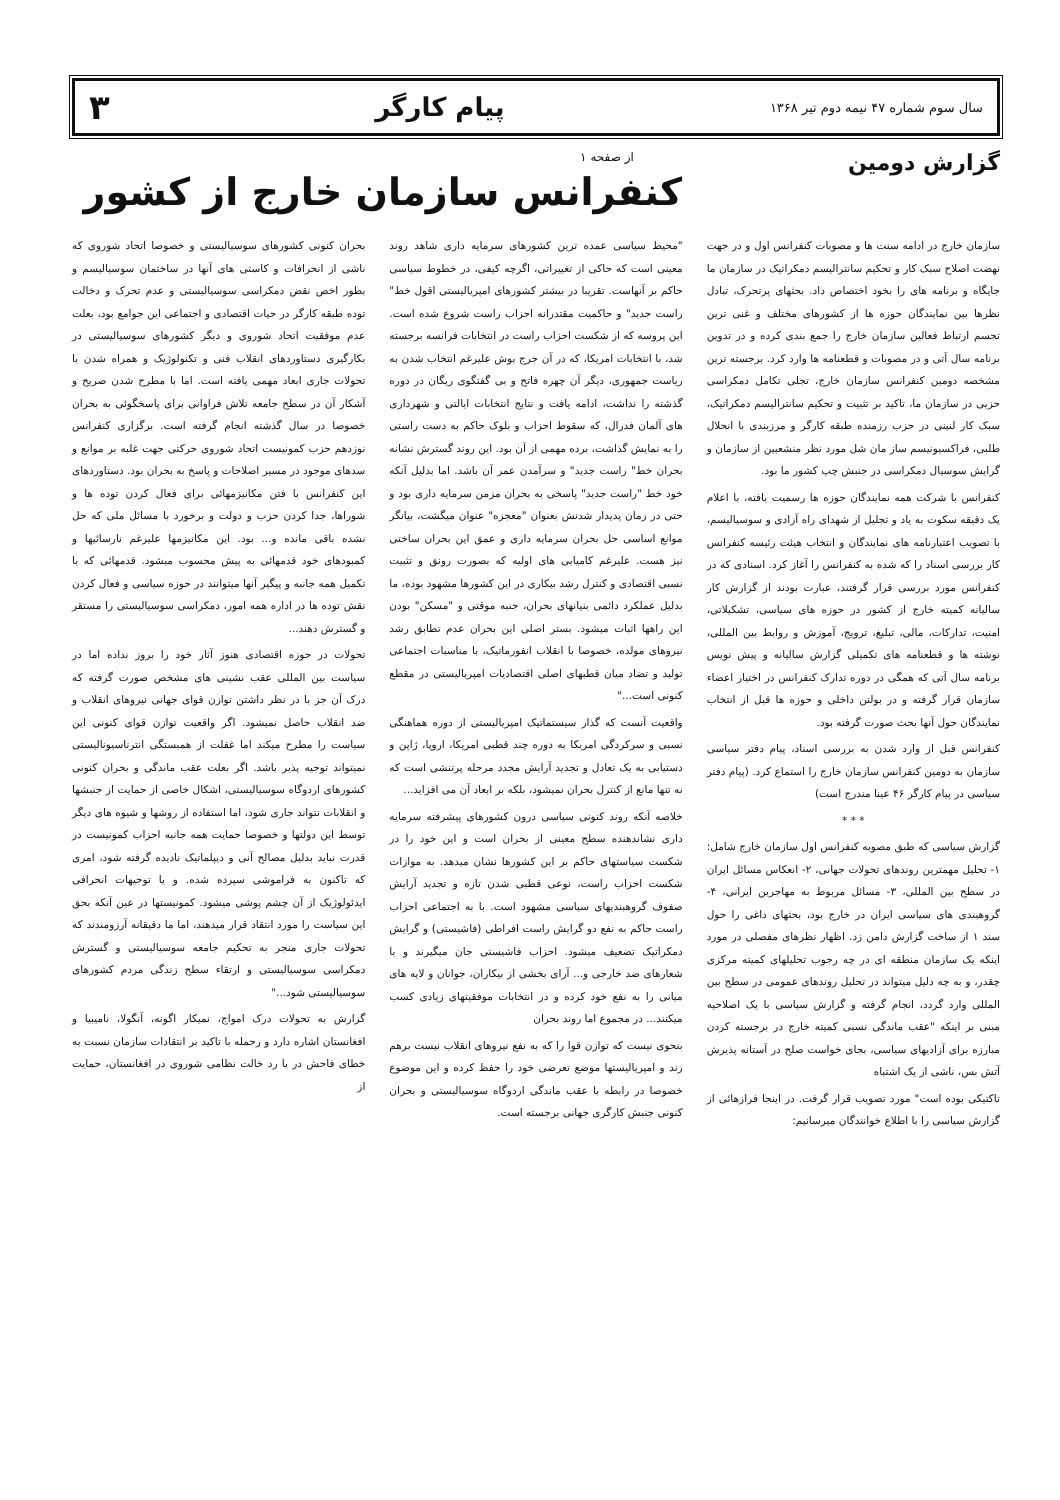سال سوم شماره ۴۷ نیمه دوم تیر ۱۳۶۸ پیام کارگر ۳
گزارش دومین
از صفحه ۱
کنفرانس سازمان خارج از کشور
سازمان خارج در ادامه سنت ها و مصوبات کنفرانس اول و در جهت نهضت اصلاح سبک کار و تحکیم سانترالیسم دمکراتیک در سازمان ما جایگاه و برنامه های را بخود اختصاص داد. بحثهای پرتحرک، تبادل نظرها بین نمایندگان حوزه ها از کشورهای مختلف و غنی ترین تجسم ارتباط فعالین سازمان خارج را جمع بندی کرده و در تدوین برنامه سال آتی و در مصوبات و قطعنامه ها وارد کرد. برجسته ترین مشخصه دومین کنفرانس سازمان خارج، تجلی تکامل دمکراسی حزبی در سازمان ما، تاکید بر تثبیت و تحکیم سانترالیسم دمکراتیک، سبک کار لنینی در حزب رزمنده طبقه کارگر و مرزبندی با انحلال طلبی، فراکسیونیسم ساز مان شل مورد نظر منشعبین از سازمان و گرایش سوسیال دمکراسی در جنبش چپ کشور ما بود.
کنفرانس با شرکت همه نمایندگان حوزه ها رسمیت یافته، با اعلام یک دقیقه سکوت به یاد و تجلیل از شهدای راه آزادی و سوسیالیسم، با تصویب اعتبارنامه های نمایندگان و انتخاب هیئت رئیسه کنفرانس کار بررسی اسناد را که شده به کنفرانس را آغاز کرد. اسنادی که در کنفرانس مورد بررسی قرار گرفتند، عبارت بودند از گزارش کار سالیانه کمیته خارج از کشور در حوزه های سیاسی، تشکیلاتی، امنیت، تدارکات، مالی، تبلیغ، ترویج، آموزش و روابط بین المللی، نوشته ها و قطعنامه های تکمیلی گزارش سالیانه و پیش نویس برنامه سال آتی که همگی در دوره تدارک کنفرانس در اختیار اعضاء سازمان قرار گرفته و در بولتن داخلی و حوزه ها قبل از انتخاب نمایندگان حول آنها بحث صورت گرفته بود.
کنفرانس قبل از وارد شدن به بررسی اسناد، پیام دفتر سیاسی سازمان به دومین کنفرانس سازمان خارج را استماع کرد. (پیام دفتر سیاسی در پیام کارگر ۴۶ عینا مندرج است)
* * *
گزارش سیاسی که طبق مصوبه کنفرانس اول سازمان خارج شامل: ۱- تحلیل مهمترین روندهای تحولات جهانی، ۲- انعکاس مسائل ایران در سطح بین المللی، ۳- مسائل مربوط به مهاجرین ایرانی، ۴- گروهبندی های سیاسی ایران در خارج بود، بحثهای داغی را حول سند ۱ از ساخت گزارش دامن زد. اظهار نظرهای مفصلی در مورد اینکه یک سازمان منطقه ای در چه رجوب تحلیلهای کمیته مرکزی چقدر، و به چه دلیل میتواند در تحلیل روندهای عمومی در سطح بین المللی وارد گردد، انجام گرفته و گزارش سیاسی با یک اصلاحیه مبنی بر اینکه "عقب ماندگی نسبی کمیته خارج در برجسته کردن مبارزه برای آزادیهای سیاسی، بجای خواست صلح در آستانه پذیرش آتش بس، ناشی از یک اشتباه
تاکتیکی بوده است" مورد تصویب قرار گرفت. در اینجا فرازهائی از گزارش سیاسی را با اطلاع خوانندگان میرسانیم:
"محیط سیاسی عمده ترین کشورهای سرمایه داری شاهد روند معینی است که حاکی از تغییراتی، اگرچه کیفی، در خطوط سیاسی حاکم بر آنهاست. تقریبا در بیشتر کشورهای امپریالیستی اقول خط" راست جدید" و حاکمیت مقتدرانه احزاب راست شروع شده است. این پروسه که از شکست احزاب راست در انتخابات فرانسه برجسته شد، با انتخابات امریکا، که در آن جرج بوش علیرغم انتخاب شدن به ریاست جمهوری، دیگر آن چهره فاتح و بی گفتگوی ریگان در دوره گذشته را نداشت، ادامه یافت و نتایج انتخابات ایالتی و شهرداری های آلمان فدرال، که سقوط احزاب و بلوک حاکم به دست راستی را به نمایش گذاشت، برده مهمی از آن بود. این روند گسترش نشانه بحران خط" راست جدید" و سرآمدن عمر آن باشد. اما بدلیل آنکه خود خط "راست جدید" پاسخی به بحران مزمن سرمایه داری بود و حتی در زمان پدیدار شدنش بعنوان "معجزه" عنوان میگشت، بیانگر موانع اساسی حل بحران سرمایه داری و عمق این بحران ساختی نیز هست. علیرغم کامیابی های اولیه که بصورت رونق و تثبیت نسبی اقتصادی و کنترل رشد بیکاری در این کشورها مشهود بوده، ما بدلیل عملکرد دائمی بنیانهای بحران، جنبه موقتی و "مسکن" بودن این راهها اثبات میشود. بستر اصلی این بحران عدم تطابق رشد نیروهای مولده، خصوصا با انقلاب انفورماتیک، با مناسبات اجتماعی تولید و تضاد میان قطبهای اصلی اقتصادیات امپریالیستی در مقطع کنونی است..."
واقعیت آنست که گذار سیستماتیک امپریالیستی از دوره هماهنگی نسبی و سرکردگی امریکا به دوره چند قطبی امریکا، اروپا، ژاپن و دستیابی به یک تعادل و تجدید آرایش مجدد مرحله پرتنشی است که نه تنها مانع از کنترل بحران نمیشود، بلکه بر ابعاد آن می افزاید...
خلاصه آنکه روند کنونی سیاسی درون کشورهای پیشرفته سرمایه داری نشاندهنده سطح معینی از بحران است و این خود را در شکست سیاستهای حاکم بر این کشورها نشان میدهد. به موازات شکست احزاب راست، نوعی قطبی شدن تازه و تجدید آرایش صفوف گروهبندیهای سیاسی مشهود است. با به اجتماعی احزاب راست حاکم به نفع دو گرایش راست افراطی (فاشیستی) و گرایش دمکراتیک تضعیف میشود. احزاب فاشیستی جان میگیرند و با شعارهای ضد خارجی و... آرای بخشی از بیکاران، جوانان و لایه های میانی را به نفع خود کرده و در انتخابات موفقیتهای زیادی کسب میکنند... در مجموع اما روند بحران
بنحوی نیست که توازن قوا را که به نفع نیروهای انقلاب نیست برهم زند و امپریالیستها موضع تعرضی خود را حفظ کرده و این موضوع خصوصا در رابطه با عقب ماندگی اردوگاه سوسیالیستی و بحران کنونی جنبش کارگری جهانی برجسته است.
بحران کنونی کشورهای سوسیالیستی و خصوصا اتحاد شوروی که ناشی از انحرافات و کاستی های آنها در ساختمان سوسیالیسم و بطور اخص نقض دمکراسی سوسیالیستی و عدم تحرک و دخالت توده طبقه کارگر در حیات اقتصادی و اجتماعی این جوامع بود، بعلت عدم موفقیت اتحاد شوروی و دیگر کشورهای سوسیالیستی در بکارگیری دستاوردهای انقلاب فنی و تکنولوژیک و همراه شدن با تحولات جاری ابعاد مهمی یافته است. اما با مطرح شدن صریح و آشکار آن در سطح جامعه تلاش فراوانی برای پاسخگوئی به بحران خصوصا در سال گذشته انجام گرفته است. برگزاری کنفرانس نوزدهم حزب کمونیست اتحاد شوروی حرکتی جهت غلبه بر موانع و سدهای موجود در مسیر اصلاحات و پاسخ به بحران بود. دستاوردهای این کنفرانس با فتن مکانیزمهائی برای فعال کردن توده ها و شوراها، جدا کردن حزب و دولت و برخورد با مسائل ملی که حل نشده باقی مانده و... بود. این مکانیزمها علیرغم نارسائیها و کمبودهای خود قدمهائی به پیش محسوب میشود. قدمهائی که با تکمیل همه جانبه و پیگیر آنها میتوانند در حوزه سیاسی و فعال کردن نقش توده ها در اداره همه امور، دمکراسی سوسیالیستی را مستقر و گسترش دهند...
تحولات در حوزه اقتصادی هنوز آثار خود را بروز نداده اما در سیاست بین المللی عقب نشینی های مشخص صورت گرفته که درک آن جز با در نظر داشتن توازن قوای جهانی نیروهای انقلاب و ضد انقلاب حاصل نمیشود. اگر واقعیت توازن قوای کنونی این سیاست را مطرح میکند اما غفلت از همبستگی انترناسیونالیستی نمیتواند توجیه پذیر باشد. اگر بعلت عقب ماندگی و بحران کنونی کشورهای اردوگاه سوسیالیستی، اشکال خاصی از حمایت از جنبشها و انقلابات نتواند جاری شود، اما استفاده از روشها و شیوه های دیگر توسط این دولتها و خصوصا حمایت همه جانبه احزاب کمونیست در قدرت نباید بدلیل مصالح آنی و دیپلماتیک نادیده گرفته شود، امری که تاکنون به فراموشی سپرده شده. و یا توجیهات انحرافی ایدئولوژیک از آن چشم پوشی میشود. کمونیستها در عین آنکه بحق این سیاست را مورد انتقاد قرار میدهند، اما ما دقیقانه آرزومندند که تحولات جاری منجر به تحکیم جامعه سوسیالیستی و گسترش دمکراسی سوسیالیستی و ارتقاء سطح زندگی مردم کشورهای سوسیالیستی شود..."
گزارش به تحولات درک امواج، نمیکار اگونه، آنگولا، نامیبیا و افغانستان اشاره دارد و رحمله با تاکید بر انتقادات سازمان نسبت به خطای فاحش در با رد خالت نظامی شوروی در افغانستان، حمایت از